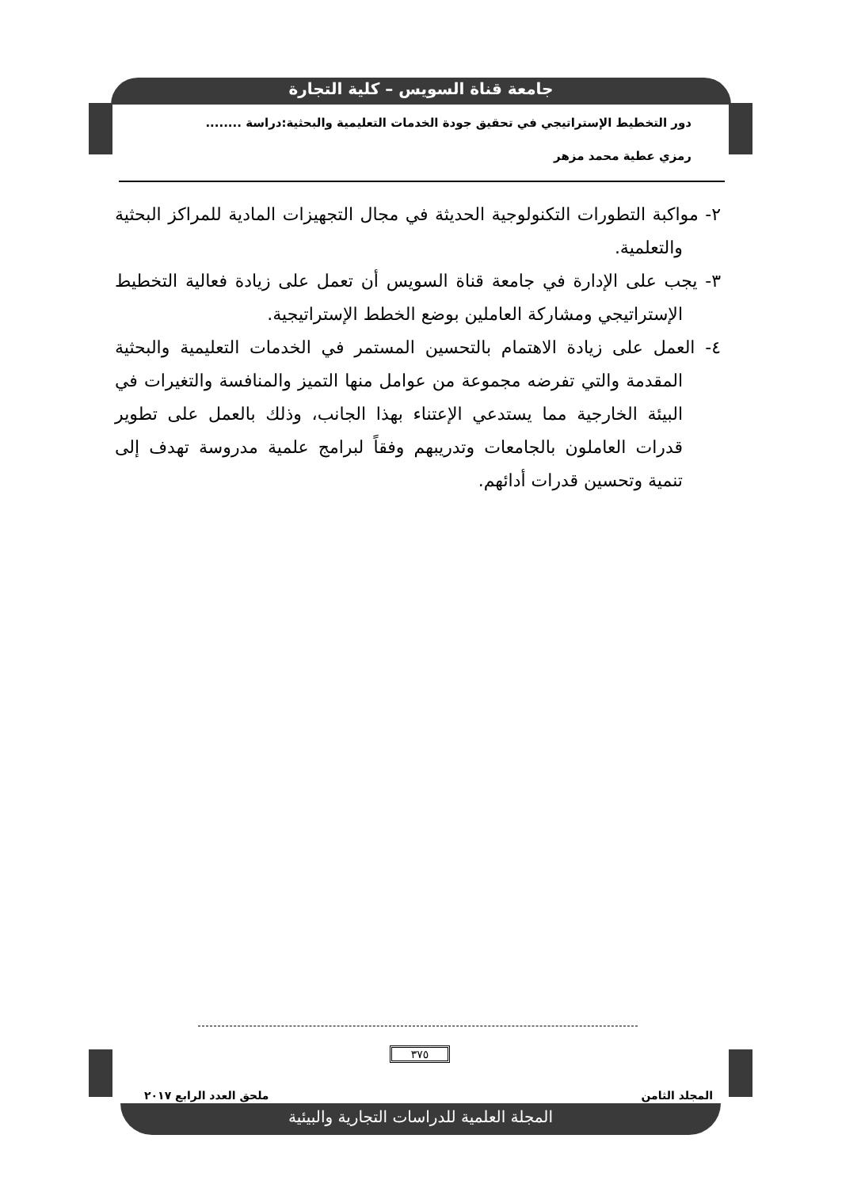جامعة قناة السويس – كلية التجارة
دور التخطيط الإستراتيجي في تحقيق جودة الخدمات التعليمية والبحثية:دراسة ........
رمزي عطية محمد مزهر
٢- مواكبة التطورات التكنولوجية الحديثة في مجال التجهيزات المادية للمراكز البحثية والتعلمية.
٣- يجب على الإدارة في جامعة قناة السويس أن تعمل على زيادة فعالية التخطيط الإستراتيجي ومشاركة العاملين بوضع الخطط الإستراتيجية.
٤- العمل على زيادة الاهتمام بالتحسين المستمر في الخدمات التعليمية والبحثية المقدمة والتي تفرضه مجموعة من عوامل منها التميز والمنافسة والتغيرات في البيئة الخارجية مما يستدعي الإعتناء بهذا الجانب، وذلك بالعمل على تطوير قدرات العاملون بالجامعات وتدريبهم وفقاً لبرامج علمية مدروسة تهدف إلى تنمية وتحسين قدرات أدائهم.
٣٧٥
المجلد الثامن ملحق العدد الرابع ٢٠١٧
المجلة العلمية للدراسات التجارية والبيئية